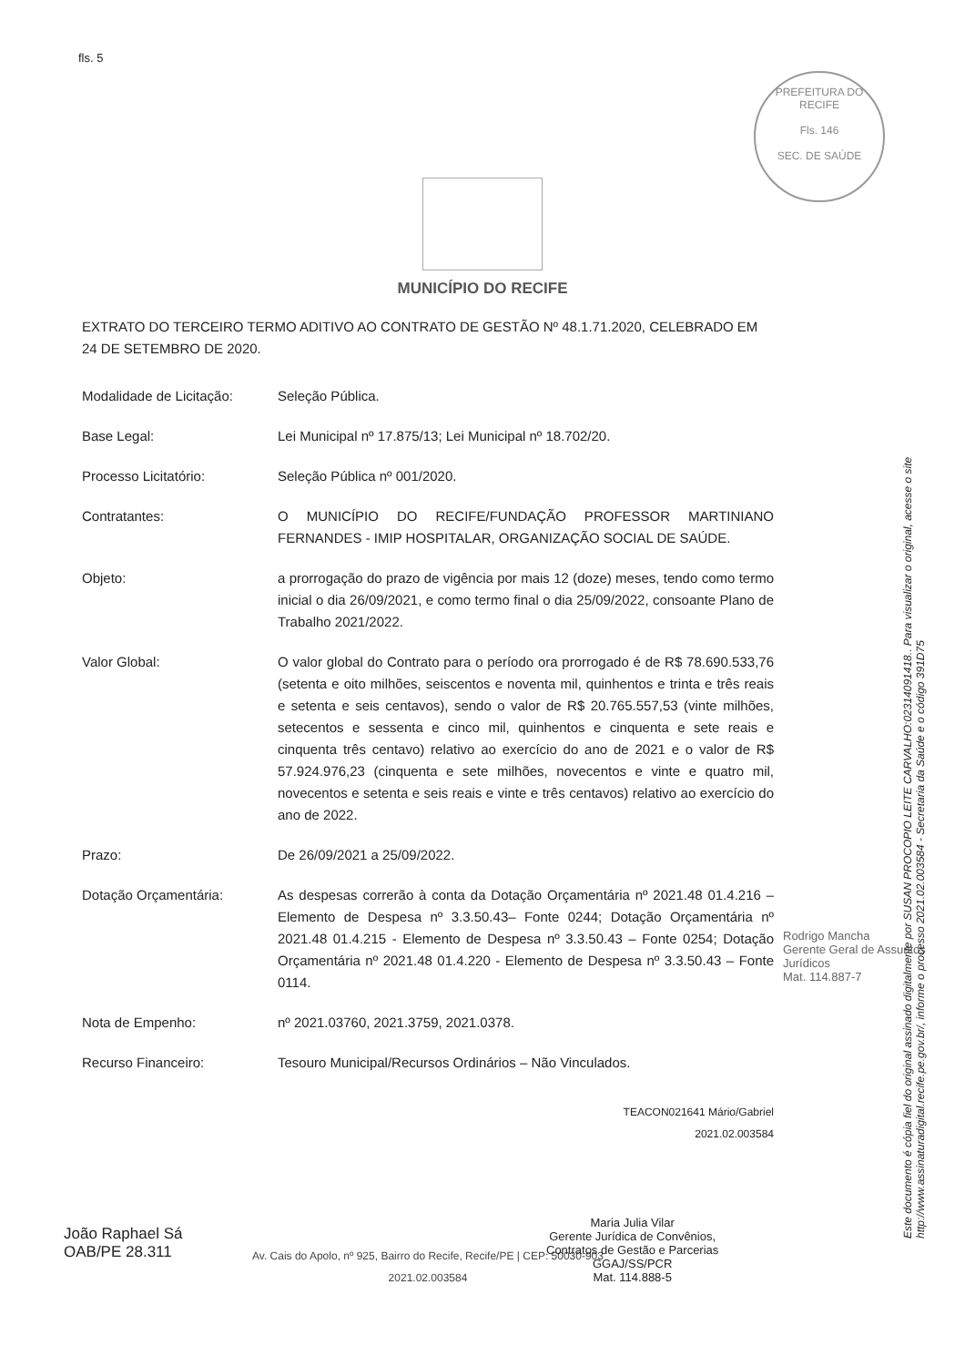fls. 5
PREFEITURA DO RECIFE
Fls. 146
SEC. DE SAÚDE
MUNICÍPIO DO RECIFE
EXTRATO DO TERCEIRO TERMO ADITIVO AO CONTRATO DE GESTÃO Nº 48.1.71.2020, CELEBRADO EM 24 DE SETEMBRO DE 2020.
Modalidade de Licitação:
Seleção Pública.
Base Legal: Lei Municipal nº 17.875/13; Lei Municipal nº 18.702/20.
Processo Licitatório: Seleção Pública nº 001/2020.
Contratantes: O MUNICÍPIO DO RECIFE/FUNDAÇÃO PROFESSOR MARTINIANO FERNANDES - IMIP HOSPITALAR, ORGANIZAÇÃO SOCIAL DE SAÚDE.
Objeto: a prorrogação do prazo de vigência por mais 12 (doze) meses, tendo como termo inicial o dia 26/09/2021, e como termo final o dia 25/09/2022, consoante Plano de Trabalho 2021/2022.
Valor Global: O valor global do Contrato para o período ora prorrogado é de R$ 78.690.533,76 (setenta e oito milhões, seiscentos e noventa mil, quinhentos e trinta e três reais e setenta e seis centavos), sendo o valor de R$ 20.765.557,53 (vinte milhões, setecentos e sessenta e cinco mil, quinhentos e cinquenta e sete reais e cinquenta três centavo) relativo ao exercício do ano de 2021 e o valor de R$ 57.924.976,23 (cinquenta e sete milhões, novecentos e vinte e quatro mil, novecentos e setenta e seis reais e vinte e três centavos) relativo ao exercício do ano de 2022.
Prazo: De 26/09/2021 a 25/09/2022.
Dotação Orçamentária: As despesas correrão à conta da Dotação Orçamentária nº 2021.48 01.4.216 – Elemento de Despesa nº 3.3.50.43– Fonte 0244; Dotação Orçamentária nº 2021.48 01.4.215 - Elemento de Despesa nº 3.3.50.43 – Fonte 0254; Dotação Orçamentária nº 2021.48 01.4.220 - Elemento de Despesa nº 3.3.50.43 – Fonte 0114.
Nota de Empenho: nº 2021.03760, 2021.3759, 2021.0378.
Recurso Financeiro: Tesouro Municipal/Recursos Ordinários – Não Vinculados.
TEACON021641 Mário/Gabriel
2021.02.003584
Av. Cais do Apolo, nº 925, Bairro do Recife, Recife/PE | CEP: 50030-903
2021.02.003584
Rodrigo Mancha
Gerente Geral de Assuntos Jurídicos
Mat. 114.887-7
João Raphael Sá
OAB/PE 28.311
Maria Julia Vilar
Gerente Jurídica de Convênios,
Contratos de Gestão e Parcerias
GGAJ/SS/PCR
Mat. 114.888-5
Este documento é cópia fiel do original assinado digitalmente por SUSAN PROCOPIO LEITE CARVALHO:02314091418.. Para visualizar o original, acesse o site http://www.assinaturadigital.recife.pe.gov.br/, informe o processo 2021.02.003584 - Secretaria da Saúde e o código 391D75